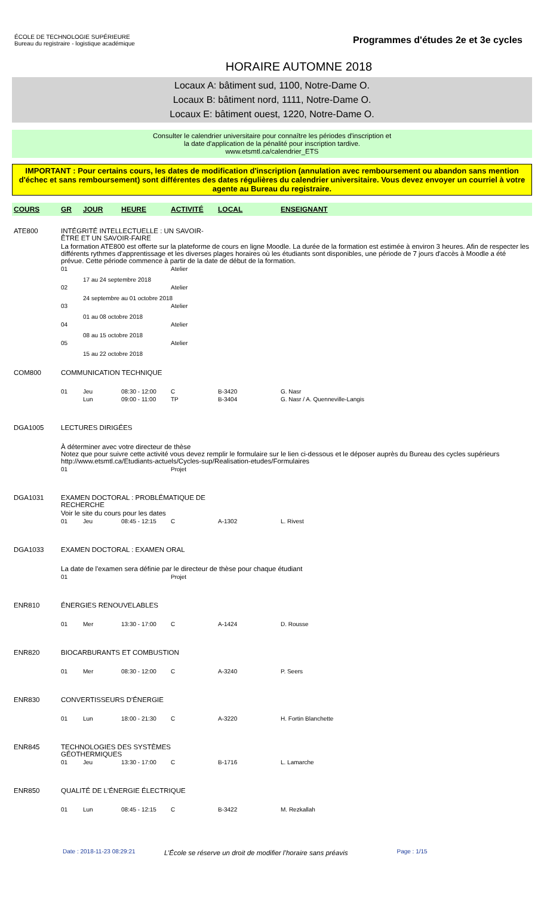ÉCOLE DE TECHNOLOGIE SUPÉRIEURE
Bureau du registraire - logistique académique
Programmes d'études 2e et 3e cycles
HORAIRE AUTOMNE 2018
Locaux A: bâtiment sud, 1100, Notre-Dame O.
Locaux B: bâtiment nord, 1111, Notre-Dame O.
Locaux E: bâtiment ouest, 1220, Notre-Dame O.
Consulter le calendrier universitaire pour connaître les périodes d'inscription et
la date d'application de la pénalité pour inscription tardive.
www.etsmtl.ca/calendrier_ETS
IMPORTANT : Pour certains cours, les dates de modification d'inscription (annulation avec remboursement ou abandon sans mention d'échec et sans remboursement) sont différentes des dates régulières du calendrier universitaire. Vous devez envoyer un courriel à votre agente au Bureau du registraire.
| COURS | GR | JOUR | HEURE | ACTIVITÉ | LOCAL | ENSEIGNANT |
| --- | --- | --- | --- | --- | --- | --- |
| ATE800 | INTÉGRITÉ INTELLECTUELLE : UN SAVOIR- ÊTRE ET UN SAVOIR-FAIRE | | | | | |
| | La formation ATE800 est offerte sur la plateforme de cours en ligne Moodle. La durée de la formation est estimée à environ 3 heures. Afin de respecter les différents rythmes d'apprentissage et les diverses plages horaires où les étudiants sont disponibles, une période de 7 jours d'accès à Moodle a été prévue. Cette période commence à partir de la date de début de la formation. | | | | | |
| | 01 | | | Atelier | | |
| | | 17 au 24 septembre 2018 | | | | |
| | 02 | | | Atelier | | |
| | | 24 septembre au 01 octobre 2018 | | | | |
| | 03 | | | Atelier | | |
| | | 01 au 08 octobre 2018 | | | | |
| | 04 | | | Atelier | | |
| | | 08 au 15 octobre 2018 | | | | |
| | 05 | | | Atelier | | |
| | | 15 au 22 octobre 2018 | | | | |
| COM800 | COMMUNICATION TECHNIQUE | | | | | |
| | 01 | Jeu | 08:30 - 12:00 | C | B-3420 | G. Nasr |
| | | Lun | 09:00 - 11:00 | TP | B-3404 | G. Nasr / A. Quenneville-Langis |
| DGA1005 | LECTURES DIRIGÉES | | | | | |
| | À déterminer avec votre directeur de thèse Notez que pour suivre cette activité vous devez remplir le formulaire sur le lien ci-dessous et le déposer auprès du Bureau des cycles supérieurs http://www.etsmtl.ca/Etudiants-actuels/Cycles-sup/Realisation-etudes/Formulaires | | | | | |
| | 01 | | | Projet | | |
| DGA1031 | EXAMEN DOCTORAL : PROBLÉMATIQUE DE RECHERCHE | | | | | |
| | Voir le site du cours pour les dates | | | | | |
| | 01 | Jeu | 08:45 - 12:15 | C | A-1302 | L. Rivest |
| DGA1033 | EXAMEN DOCTORAL : EXAMEN ORAL | | | | | |
| | La date de l'examen sera définie par le directeur de thèse pour chaque étudiant | | | | | |
| | 01 | | | Projet | | |
| ENR810 | ÉNERGIES RENOUVELABLES | | | | | |
| | 01 | Mer | 13:30 - 17:00 | C | A-1424 | D. Rousse |
| ENR820 | BIOCARBURANTS ET COMBUSTION | | | | | |
| | 01 | Mer | 08:30 - 12:00 | C | A-3240 | P. Seers |
| ENR830 | CONVERTISSEURS D'ÉNERGIE | | | | | |
| | 01 | Lun | 18:00 - 21:30 | C | A-3220 | H. Fortin Blanchette |
| ENR845 | TECHNOLOGIES DES SYSTÈMES GÉOTHERMIQUES | | | | | |
| | 01 | Jeu | 13:30 - 17:00 | C | B-1716 | L. Lamarche |
| ENR850 | QUALITÉ DE L'ÉNERGIE ÉLECTRIQUE | | | | | |
| | 01 | Lun | 08:45 - 12:15 | C | B-3422 | M. Rezkallah |
Date : 2018-11-23 08:29:21 L’École se réserve un droit de modifier l’horaire sans préavis Page : 1/15